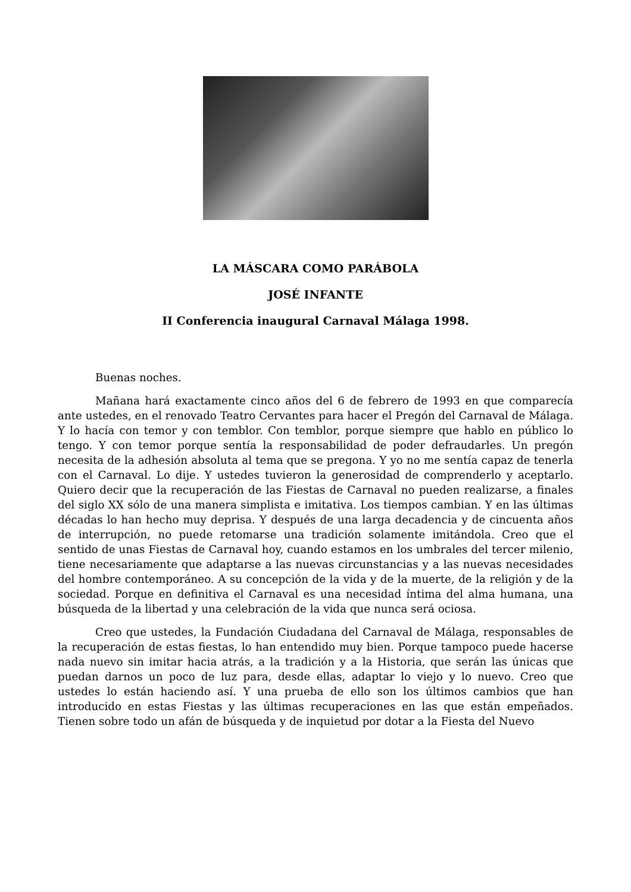LA MÁSCARA COMO PARÁBOLA
JOSÉ INFANTE
II Conferencia inaugural Carnaval Málaga 1998.
Buenas noches.
Mañana hará exactamente cinco años del 6 de febrero de 1993 en que comparecía ante ustedes, en el renovado Teatro Cervantes para hacer el Pregón del Carnaval de Málaga. Y lo hacía con temor y con temblor. Con temblor, porque siempre que hablo en público lo tengo. Y con temor porque sentía la responsabilidad de poder defraudarles. Un pregón necesita de la adhesión absoluta al tema que se pregona. Y yo no me sentía capaz de tenerla con el Carnaval. Lo dije. Y ustedes tuvieron la generosidad de comprenderlo y aceptarlo. Quiero decir que la recuperación de las Fiestas de Carnaval no pueden realizarse, a finales del siglo XX sólo de una manera simplista e imitativa. Los tiempos cambian. Y en las últimas décadas lo han hecho muy deprisa. Y después de una larga decadencia y de cincuenta años de interrupción, no puede retomarse una tradición solamente imitándola. Creo que el sentido de unas Fiestas de Carnaval hoy, cuando estamos en los umbrales del tercer milenio, tiene necesariamente que adaptarse a las nuevas circunstancias y a las nuevas necesidades del hombre contemporáneo. A su concepción de la vida y de la muerte, de la religión y de la sociedad. Porque en definitiva el Carnaval es una necesidad íntima del alma humana, una búsqueda de la libertad y una celebración de la vida que nunca será ociosa.
Creo que ustedes, la Fundación Ciudadana del Carnaval de Málaga, responsables de la recuperación de estas fiestas, lo han entendido muy bien. Porque tampoco puede hacerse nada nuevo sin imitar hacia atrás, a la tradición y a la Historia, que serán las únicas que puedan darnos un poco de luz para, desde ellas, adaptar lo viejo y lo nuevo. Creo que ustedes lo están haciendo así. Y una prueba de ello son los últimos cambios que han introducido en estas Fiestas y las últimas recuperaciones en las que están empeñados. Tienen sobre todo un afán de búsqueda y de inquietud por dotar a la Fiesta del Nuevo